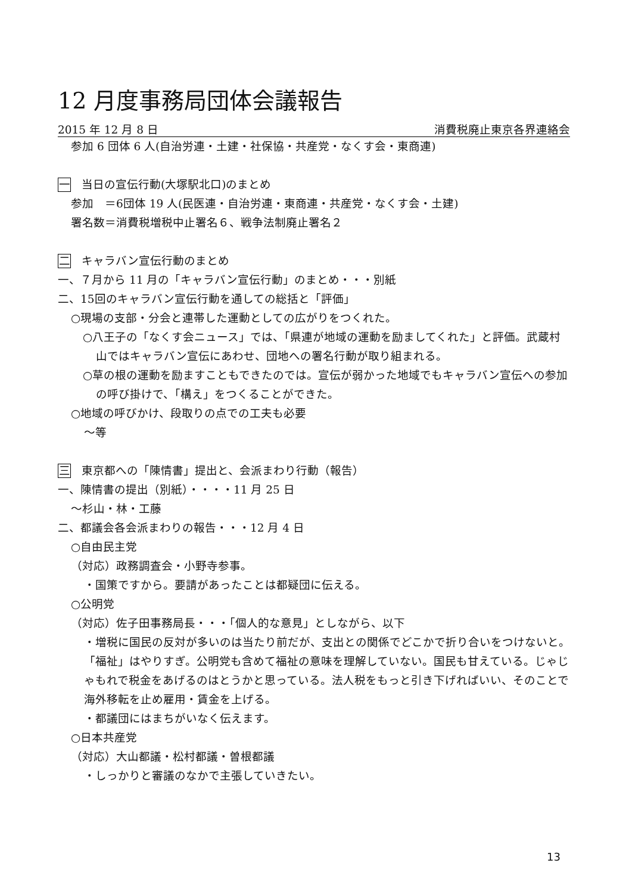12 月度事務局団体会議報告
2015 年 12 月 8 日 消費税廃止東京各界連絡会
参加 6 団体 6 人(自治労連・土建・社保協・共産党・なくす会・東商連)
一 当日の宣伝行動(大塚駅北口)のまとめ
参加　＝6団体 19 人(民医連・自治労連・東商連・共産党・なくす会・土建)
署名数＝消費税増税中止署名６、戦争法制廃止署名２
二 キャラバン宣伝行動のまとめ
一、７月から 11 月の「キャラバン宣伝行動」のまとめ・・・別紙
二、15回のキャラバン宣伝行動を通しての総括と「評価」
○現場の支部・分会と連帯した運動としての広がりをつくれた。
○八王子の「なくす会ニュース」では、「県連が地域の運動を励ましてくれた」と評価。武蔵村山ではキャラバン宣伝にあわせ、団地への署名行動が取り組まれる。
○草の根の運動を励ますこともできたのでは。宣伝が弱かった地域でもキャラバン宣伝への参加の呼び掛けで、「構え」をつくることができた。
○地域の呼びかけ、段取りの点での工夫も必要
～等
三 東京都への「陳情書」提出と、会派まわり行動（報告）
一、陳情書の提出（別紙）・・・・11 月 25 日
～杉山・林・工藤
二、都議会各会派まわりの報告・・・12 月 4 日
○自由民主党
（対応）政務調査会・小野寺参事。
・国策ですから。要請があったことは都疑団に伝える。
○公明党
（対応）佐子田事務局長・・・「個人的な意見」としながら、以下
・増税に国民の反対が多いのは当たり前だが、支出との関係でどこかで折り合いをつけないと。「福祉」はやりすぎ。公明党も含めて福祉の意味を理解していない。国民も甘えている。じゃじゃもれで税金をあげるのはとうかと思っている。法人税をもっと引き下げればいい、そのことで海外移転を止め雇用・賃金を上げる。
・都議団にはまちがいなく伝えます。
○日本共産党
（対応）大山都議・松村都議・曽根都議
・しっかりと審議のなかで主張していきたい。
13